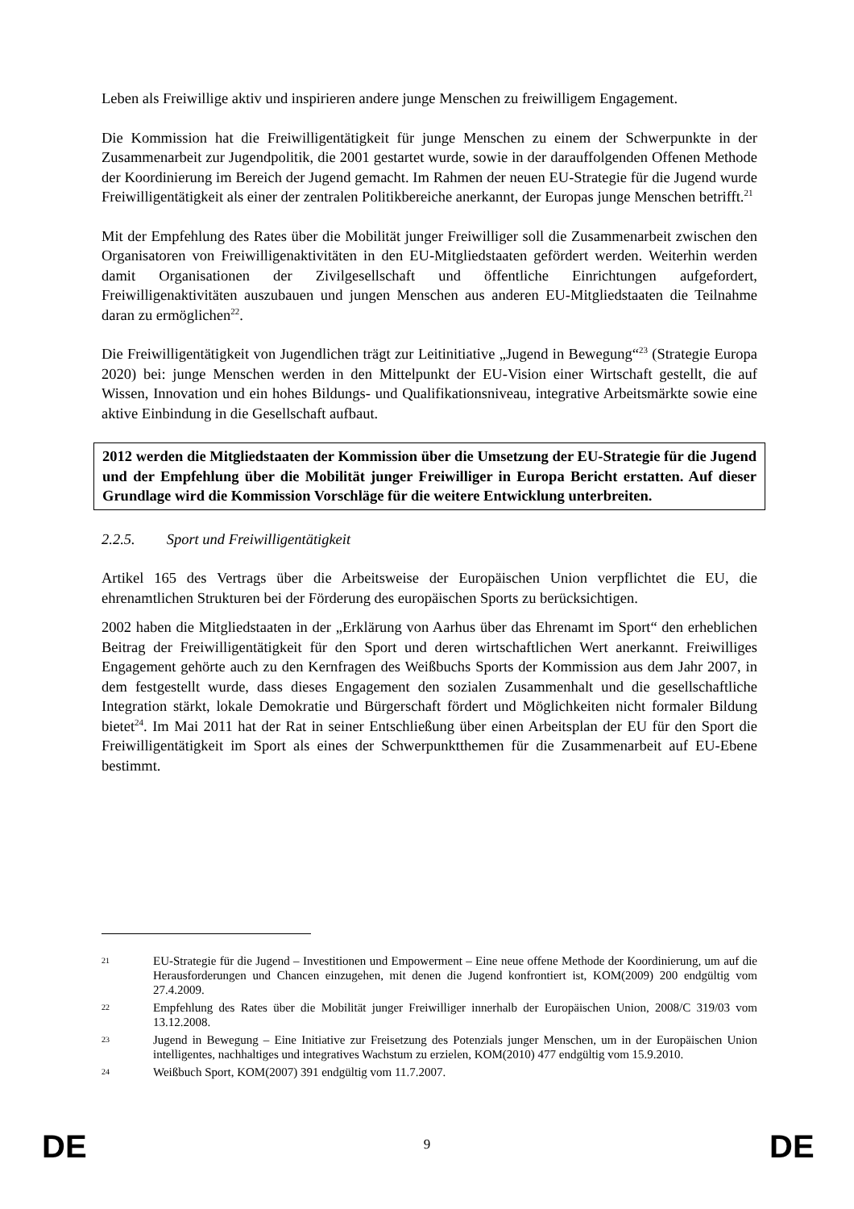Leben als Freiwillige aktiv und inspirieren andere junge Menschen zu freiwilligem Engagement.
Die Kommission hat die Freiwilligentätigkeit für junge Menschen zu einem der Schwerpunkte in der Zusammenarbeit zur Jugendpolitik, die 2001 gestartet wurde, sowie in der darauffolgenden Offenen Methode der Koordinierung im Bereich der Jugend gemacht. Im Rahmen der neuen EU-Strategie für die Jugend wurde Freiwilligentätigkeit als einer der zentralen Politikbereiche anerkannt, der Europas junge Menschen betrifft.<sup>21</sup>
Mit der Empfehlung des Rates über die Mobilität junger Freiwilliger soll die Zusammenarbeit zwischen den Organisatoren von Freiwilligenaktivitäten in den EU-Mitgliedstaaten gefördert werden. Weiterhin werden damit Organisationen der Zivilgesellschaft und öffentliche Einrichtungen aufgefordert, Freiwilligenaktivitäten auszubauen und jungen Menschen aus anderen EU-Mitgliedstaaten die Teilnahme daran zu ermöglichen<sup>22</sup>.
Die Freiwilligentätigkeit von Jugendlichen trägt zur Leitinitiative „Jugend in Bewegung“<sup>23</sup> (Strategie Europa 2020) bei: junge Menschen werden in den Mittelpunkt der EU-Vision einer Wirtschaft gestellt, die auf Wissen, Innovation und ein hohes Bildungs- und Qualifikationsniveau, integrative Arbeitsmärkte sowie eine aktive Einbindung in die Gesellschaft aufbaut.
2012 werden die Mitgliedstaaten der Kommission über die Umsetzung der EU-Strategie für die Jugend und der Empfehlung über die Mobilität junger Freiwilliger in Europa Bericht erstatten. Auf dieser Grundlage wird die Kommission Vorschläge für die weitere Entwicklung unterbreiten.
2.2.5. Sport und Freiwilligentätigkeit
Artikel 165 des Vertrags über die Arbeitsweise der Europäischen Union verpflichtet die EU, die ehrenamtlichen Strukturen bei der Förderung des europäischen Sports zu berücksichtigen.
2002 haben die Mitgliedstaaten in der „Erklärung von Aarhus über das Ehrenamt im Sport“ den erheblichen Beitrag der Freiwilligentätigkeit für den Sport und deren wirtschaftlichen Wert anerkannt. Freiwilliges Engagement gehörte auch zu den Kernfragen des Weißbuchs Sports der Kommission aus dem Jahr 2007, in dem festgestellt wurde, dass dieses Engagement den sozialen Zusammenhalt und die gesellschaftliche Integration stärkt, lokale Demokratie und Bürgerschaft fördert und Möglichkeiten nicht formaler Bildung bietet<sup>24</sup>. Im Mai 2011 hat der Rat in seiner Entschließung über einen Arbeitsplan der EU für den Sport die Freiwilligentätigkeit im Sport als eines der Schwerpunktthemen für die Zusammenarbeit auf EU-Ebene bestimmt.
21
EU-Strategie für die Jugend – Investitionen und Empowerment – Eine neue offene Methode der Koordinierung, um auf die Herausforderungen und Chancen einzugehen, mit denen die Jugend konfrontiert ist, KOM(2009) 200 endgültig vom 27.4.2009.
22
Empfehlung des Rates über die Mobilität junger Freiwilliger innerhalb der Europäischen Union, 2008/C 319/03 vom 13.12.2008.
23
Jugend in Bewegung – Eine Initiative zur Freisetzung des Potenzials junger Menschen, um in der Europäischen Union intelligentes, nachhaltiges und integratives Wachstum zu erzielen, KOM(2010) 477 endgültig vom 15.9.2010.
24
Weißbuch Sport, KOM(2007) 391 endgültig vom 11.7.2007.
DE
9 DE